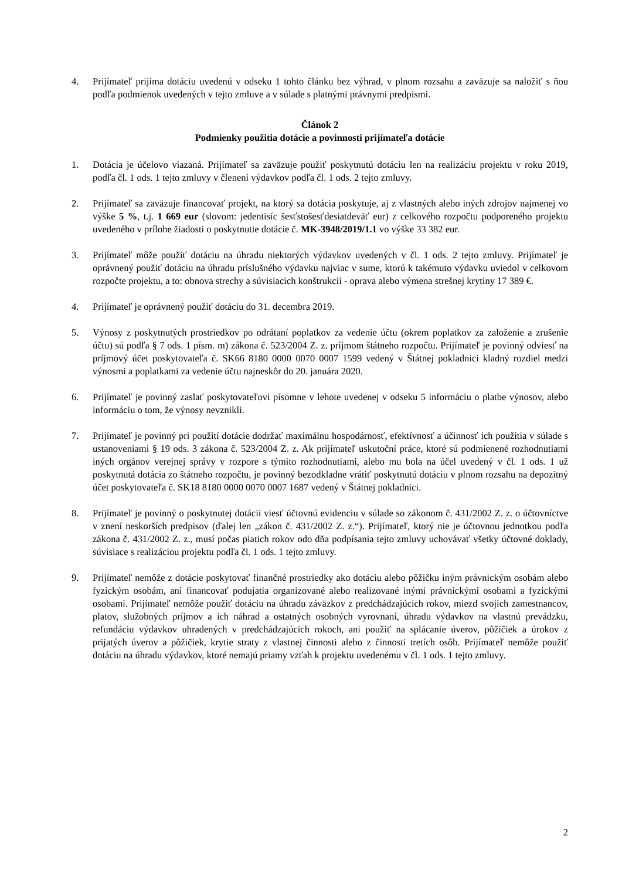4. Prijímateľ prijíma dotáciu uvedenú v odseku 1 tohto článku bez výhrad, v plnom rozsahu a zaväzuje sa naložiť s ňou podľa podmienok uvedených v tejto zmluve a v súlade s platnými právnymi predpismi.
Článok 2
Podmienky použitia dotácie a povinnosti prijímateľa dotácie
1. Dotácia je účelovo viazaná. Prijímateľ sa zaväzuje použiť poskytnutú dotáciu len na realizáciu projektu v roku 2019, podľa čl. 1 ods. 1 tejto zmluvy v členení výdavkov podľa čl. 1 ods. 2 tejto zmluvy.
2. Prijímateľ sa zaväzuje financovať projekt, na ktorý sa dotácia poskytuje, aj z vlastných alebo iných zdrojov najmenej vo výške 5 %, t.j. 1 669 eur (slovom: jedentisíc šesťstošesťdesiatdeväť eur) z celkového rozpočtu podporeného projektu uvedeného v prílohe žiadosti o poskytnutie dotácie č. MK-3948/2019/1.1 vo výške 33 382 eur.
3. Prijímateľ môže použiť dotáciu na úhradu niektorých výdavkov uvedených v čl. 1 ods. 2 tejto zmluvy. Prijímateľ je oprávnený použiť dotáciu na úhradu príslušného výdavku najviac v sume, ktorú k takémuto výdavku uviedol v celkovom rozpočte projektu, a to: obnova strechy a súvisiacich konštrukcií - oprava alebo výmena strešnej krytiny 17 389 €.
4. Prijímateľ je oprávnený použiť dotáciu do 31. decembra 2019.
5. Výnosy z poskytnutých prostriedkov po odrátaní poplatkov za vedenie účtu (okrem poplatkov za založenie a zrušenie účtu) sú podľa § 7 ods. 1 písm. m) zákona č. 523/2004 Z. z. príjmom štátneho rozpočtu. Prijímateľ je povinný odviesť na príjmový účet poskytovateľa č. SK66 8180 0000 0070 0007 1599 vedený v Štátnej pokladnici kladný rozdiel medzi výnosmi a poplatkami za vedenie účtu najneskôr do 20. januára 2020.
6. Prijímateľ je povinný zaslať poskytovateľovi písomne v lehote uvedenej v odseku 5 informáciu o platbe výnosov, alebo informáciu o tom, že výnosy nevznikli.
7. Prijímateľ je povinný pri použití dotácie dodržať maximálnu hospodárnosť, efektívnosť a účinnosť ich použitia v súlade s ustanoveniami § 19 ods. 3 zákona č. 523/2004 Z. z. Ak prijímateľ uskutoční práce, ktoré sú podmienené rozhodnutiami iných orgánov verejnej správy v rozpore s týmito rozhodnutiami, alebo mu bola na účel uvedený v čl. 1 ods. 1 už poskytnutá dotácia zo štátneho rozpočtu, je povinný bezodkladne vrátiť poskytnutú dotáciu v plnom rozsahu na depozitný účet poskytovateľa č. SK18 8180 0000 0070 0007 1687 vedený v Štátnej pokladnici.
8. Prijímateľ je povinný o poskytnutej dotácii viesť účtovnú evidenciu v súlade so zákonom č. 431/2002 Z. z. o účtovníctve v znení neskorších predpisov (ďalej len „zákon č. 431/2002 Z. z.“). Prijímateľ, ktorý nie je účtovnou jednotkou podľa zákona č. 431/2002 Z. z., musí počas piatich rokov odo dňa podpísania tejto zmluvy uchovávať všetky účtovné doklady, súvisiace s realizáciou projektu podľa čl. 1 ods. 1 tejto zmluvy.
9. Prijímateľ nemôže z dotácie poskytovať finančné prostriedky ako dotáciu alebo pôžičku iným právnickým osobám alebo fyzickým osobám, ani financovať podujatia organizované alebo realizované inými právnickými osobami a fyzickými osobami. Prijímateľ nemôže použiť dotáciu na úhradu záväzkov z predchádzajúcich rokov, miezd svojich zamestnancov, platov, služobných príjmov a ich náhrad a ostatných osobných vyrovnaní, úhradu výdavkov na vlastnú prevádzku, refundáciu výdavkov uhradených v predchádzajúcich rokoch, ani použiť na splácanie úverov, pôžičiek a úrokov z prijatých úverov a pôžičiek, krytie straty z vlastnej činnosti alebo z činnosti tretích osôb. Prijímateľ nemôže použiť dotáciu na úhradu výdavkov, ktoré nemajú priamy vzťah k projektu uvedenému v čl. 1 ods. 1 tejto zmluvy.
2